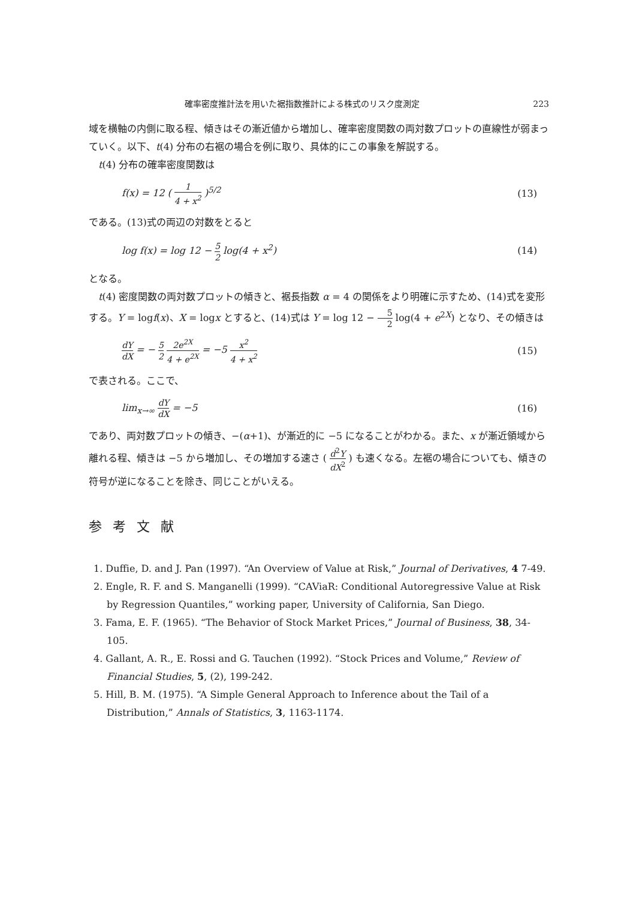確率密度推計法を用いた裾指数推計による株式のリスク度測定 223
域を横軸の内側に取る程、傾きはその漸近値から増加し、確率密度関数の両対数プロットの直線性が弱まっていく。以下、t(4) 分布の右裾の場合を例に取り、具体的にこの事象を解説する。
t(4) 分布の確率密度関数は
f(x) = 12 ( 1 4 + x<sup>2</sup> )<sup>5/2</sup> (13)
である。(13)式の両辺の対数をとると
log f(x) = log 12 − 5 2 log(4 + x<sup>2</sup>) (14)
となる。
t(4) 密度関数の両対数プロットの傾きと、裾長指数 α = 4 の関係をより明確に示すため、(14)式を変形する。Y = logf(x)、X = logx とすると、(14)式は Y = log 12 − 5 2 log(4 + e<sup>2X</sup>) となり、その傾きは
dY dX = − 5 2 2e<sup>2X</sup> 4 + e<sup>2X</sup> = −5 x<sup>2</sup> 4 + x<sup>2</sup> (15)
で表される。ここで、
lim<sub>x→∞</sub> dY dX = −5 (16)
であり、両対数プロットの傾き、−(α+1)、が漸近的に −5 になることがわかる。また、x が漸近領域から離れる程、傾きは −5 から増加し、その増加する速さ ( d<sup>2</sup>Y dX<sup>2</sup> ) も速くなる。左裾の場合についても、傾きの符号が逆になることを除き、同じことがいえる。
参考文献
1. Duffie, D. and J. Pan (1997). “An Overview of Value at Risk,” Journal of Derivatives, 4 7-49.
2. Engle, R. F. and S. Manganelli (1999). “CAViaR: Conditional Autoregressive Value at Risk by Regression Quantiles,” working paper, University of California, San Diego.
3. Fama, E. F. (1965). “The Behavior of Stock Market Prices,” Journal of Business, 38, 34-105.
4. Gallant, A. R., E. Rossi and G. Tauchen (1992). “Stock Prices and Volume,” Review of Financial Studies, 5, (2), 199-242.
5. Hill, B. M. (1975). “A Simple General Approach to Inference about the Tail of a Distribution,” Annals of Statistics, 3, 1163-1174.